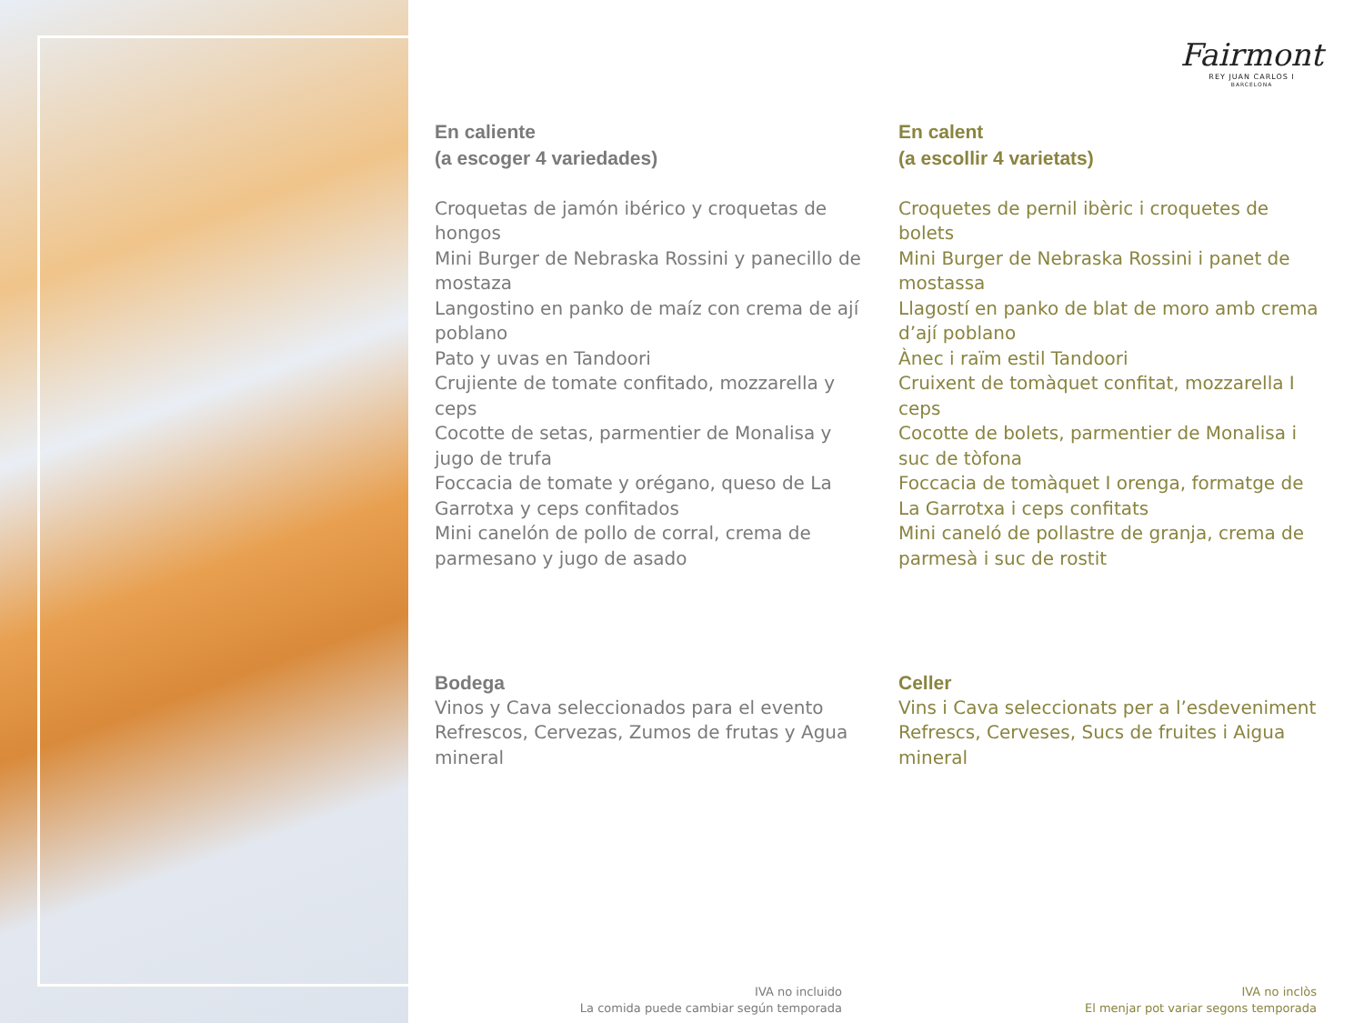Fairmont
REY JUAN CARLOS I
BARCELONA
En caliente
(a escoger 4 variedades)
Croquetas de jamón ibérico y croquetas de hongos
Mini Burger de Nebraska Rossini y panecillo de mostaza
Langostino en panko de maíz con crema de ají poblano
Pato y uvas en Tandoori
Crujiente de tomate confitado, mozzarella y ceps
Cocotte de setas, parmentier de Monalisa y jugo de trufa
Foccacia de tomate y orégano, queso de La Garrotxa y ceps confitados
Mini canelón de pollo de corral, crema de parmesano y jugo de asado
Bodega
Vinos y Cava seleccionados para el evento
Refrescos, Cervezas, Zumos de frutas y Agua mineral
En calent
(a escollir 4 varietats)
Croquetes de pernil ibèric i croquetes de bolets
Mini Burger de Nebraska Rossini i panet de mostassa
Llagostí en panko de blat de moro amb crema d’ají poblano
Ànec i raïm estil Tandoori
Cruixent de tomàquet confitat, mozzarella I ceps
Cocotte de bolets, parmentier de Monalisa i suc de tòfona
Foccacia de tomàquet I orenga, formatge de La Garrotxa i ceps confitats
Mini caneló de pollastre de granja, crema de parmesà i suc de rostit
Celler
Vins i Cava seleccionats per a l’esdeveniment
Refrescs, Cerveses, Sucs de fruites i Aigua mineral
IVA no incluido
La comida puede cambiar según temporada
IVA no inclòs
El menjar pot variar segons temporada